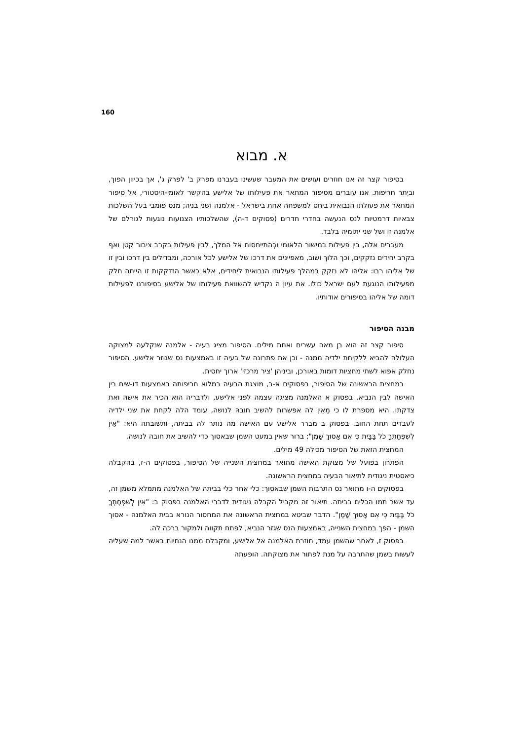160
א. מבוא
בסיפור קצר זה אנו חוזרים ועושים את המעבר שעשינו בעברנו מפרק ב' לפרק ג', אך בכיוון הפוך, וביֶתר חריפות. אנו עוברים מסיפור המתאר את פעילותו של אלישע בהקשר לאומי-היסטורי, אל סיפור המתאר את פעולתו הנבואית ביחס למשפחה אחת בישראל - אלמנה ושני בניה; מנס פומבי בעל השלכות צבאיות דרמטיות לנס הנעשה בחדרי חדרים (פסוקים ד-ה), שהשלכותיו הצנועות נוגעות לגורלם של אלמנה זו ושל שני יתומיה בלבד.
מעברים אלה, בין פעילות במישור הלאומי ובְהתייחסות אל המלך, לבין פעילות בקרב ציבור קטן ואף בקרב יחידים נזקקים, וכך הלוך ושוב, מאפיינים את דרכו של אלישע לכל אורכה, ומבדילים בין דרכו ובין זו של אליהו רבו: אליהו לא נזקק במהלך פעילותו הנבואית ליחידים, אלא כאשר הזדקקות זו הייתה חלק מפעילותו הנוגעת לעם ישראל כולו. את עיון ה נקדיש להשוואת פעילותו של אלישע בסיפורנו לפעילות דומה של אליהו בסיפורים אודותיו.
מבנה הסיפור
סיפור קצר זה הוא בן מאה עשרים ואחת מילים. הסיפור מציג בעיה - אלמנה שנקלעה למצוקה העלולה להביא ללקיחת ילדיה ממנה - וכן את פתרונה של בעיה זו באמצעות נס שגוזר אלישע. הסיפור נחלק אפוא לשתי מחציות דומות באורכן, וביניהן 'ציר מרכזי' ארוך יחסית.
במחצית הראשונה של הסיפור, בפסוקים א-ב, מוצגת הבעיה במלוא חריפותה באמצעות דו-שיח בין האישה לבין הנביא. בפסוק א האלמנה מציגה עצמה לפני אלישע, ולדבריה הוא הכיר את אישהּ ואת צדקתו. היא מספרת לו כי מֵאֵין לה אפשרות להשיב חובהּ לנושה, עומד הלה לקחת את שני ילדיה לעבדים תחת החוב. בפסוק ב מברר אלישע עם האישה מה נותר לה בביתה, ותשובתה היא: "אֵין לְשִׁפְחָתְךָ כֹל בַּבַּיִת כִּי אִם אָסוּךְ שָׁמֶן"; ברור שאין במעט השמן שבאסוך כדי להשיב את חובה לנושה.
המחצית הזאת של הסיפור מכילה 49 מילים.
הפתרון בפועל של מצוקת האישה מתואר במחצית השנייה של הסיפור, בפסוקים ה-ז, בהקבלה כיאסטית ניגודית לתיאור הבעיה במחצית הראשונה.
בפסוקים ה-ו מתואר נס התרבות השמן שבאסוך: כלי אחר כלי בביתה של האלמנה מתמלא משמן זה, עד אשר תמו הכלים בביתה. תיאור זה מקביל הקבלה ניגודית לדברי האלמנה בפסוק ב: "אֵין לְשִׁפְחָתְךָ כֹל בַּבַּיִת כִּי אִם אָסוּךְ שָׁמֶן". הדבר שביטא במחצית הראשונה את המחסור הנורא בבית האלמנה - אסוך השמן - הפך במחצית השנייה, באמצעות הנס שגזר הנביא, לפתח תקווה ולמקור ברכה לה.
בפסוק ז, לאחר שהשמן עמד, חוזרת האלמנה אל אלישע, ומקבלת ממנו הנחיות באשר למה שעליה לעשות בשמן שהתרבה על מנת לפתור את מצוקתה. הופעתה